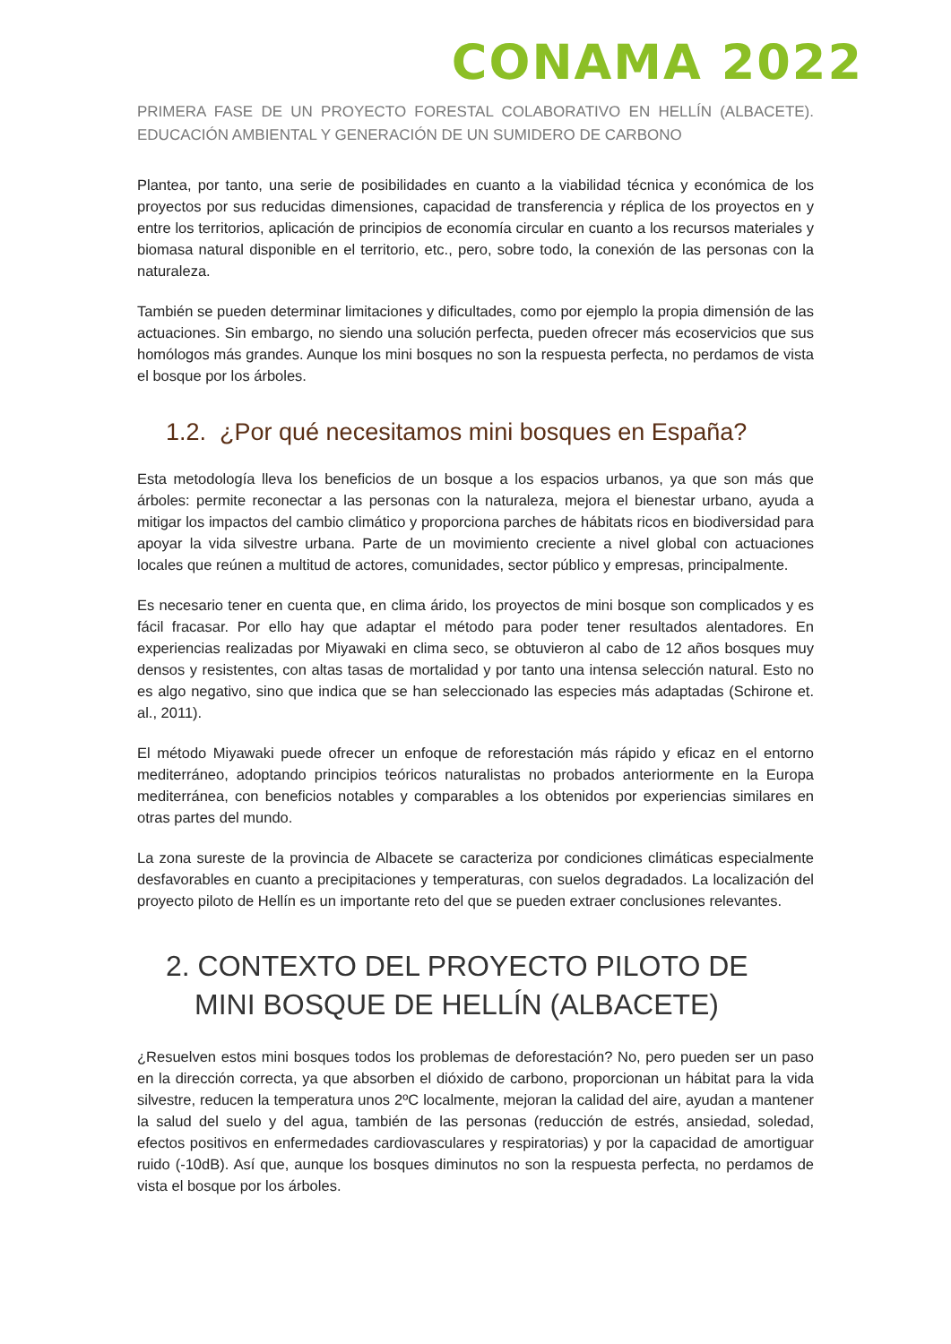CONAMA 2022
PRIMERA FASE DE UN PROYECTO FORESTAL COLABORATIVO EN HELLÍN (ALBACETE). EDUCACIÓN AMBIENTAL Y GENERACIÓN DE UN SUMIDERO DE CARBONO
Plantea, por tanto, una serie de posibilidades en cuanto a la viabilidad técnica y económica de los proyectos por sus reducidas dimensiones, capacidad de transferencia y réplica de los proyectos en y entre los territorios, aplicación de principios de economía circular en cuanto a los recursos materiales y biomasa natural disponible en el territorio, etc., pero, sobre todo, la conexión de las personas con la naturaleza.
También se pueden determinar limitaciones y dificultades, como por ejemplo la propia dimensión de las actuaciones. Sin embargo, no siendo una solución perfecta, pueden ofrecer más ecoservicios que sus homólogos más grandes. Aunque los mini bosques no son la respuesta perfecta, no perdamos de vista el bosque por los árboles.
1.2. ¿Por qué necesitamos mini bosques en España?
Esta metodología lleva los beneficios de un bosque a los espacios urbanos, ya que son más que árboles: permite reconectar a las personas con la naturaleza, mejora el bienestar urbano, ayuda a mitigar los impactos del cambio climático y proporciona parches de hábitats ricos en biodiversidad para apoyar la vida silvestre urbana. Parte de un movimiento creciente a nivel global con actuaciones locales que reúnen a multitud de actores, comunidades, sector público y empresas, principalmente.
Es necesario tener en cuenta que, en clima árido, los proyectos de mini bosque son complicados y es fácil fracasar. Por ello hay que adaptar el método para poder tener resultados alentadores. En experiencias realizadas por Miyawaki en clima seco, se obtuvieron al cabo de 12 años bosques muy densos y resistentes, con altas tasas de mortalidad y por tanto una intensa selección natural. Esto no es algo negativo, sino que indica que se han seleccionado las especies más adaptadas (Schirone et. al., 2011).
El método Miyawaki puede ofrecer un enfoque de reforestación más rápido y eficaz en el entorno mediterráneo, adoptando principios teóricos naturalistas no probados anteriormente en la Europa mediterránea, con beneficios notables y comparables a los obtenidos por experiencias similares en otras partes del mundo.
La zona sureste de la provincia de Albacete se caracteriza por condiciones climáticas especialmente desfavorables en cuanto a precipitaciones y temperaturas, con suelos degradados. La localización del proyecto piloto de Hellín es un importante reto del que se pueden extraer conclusiones relevantes.
2. CONTEXTO DEL PROYECTO PILOTO DE MINI BOSQUE DE HELLÍN (ALBACETE)
¿Resuelven estos mini bosques todos los problemas de deforestación? No, pero pueden ser un paso en la dirección correcta, ya que absorben el dióxido de carbono, proporcionan un hábitat para la vida silvestre, reducen la temperatura unos 2ºC localmente, mejoran la calidad del aire, ayudan a mantener la salud del suelo y del agua, también de las personas (reducción de estrés, ansiedad, soledad, efectos positivos en enfermedades cardiovasculares y respiratorias) y por la capacidad de amortiguar ruido (-10dB). Así que, aunque los bosques diminutos no son la respuesta perfecta, no perdamos de vista el bosque por los árboles.